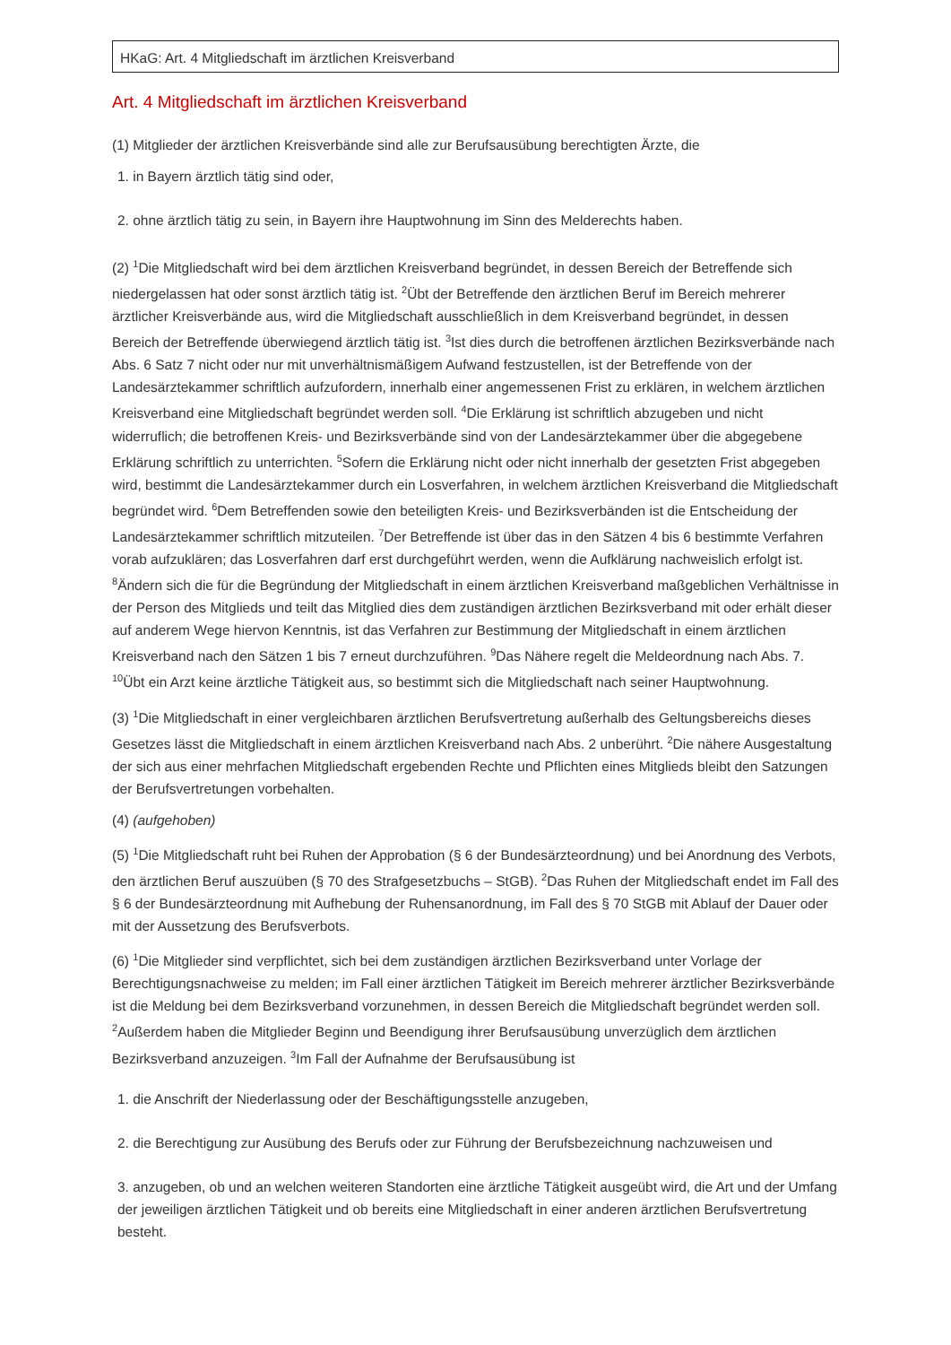HKaG: Art. 4 Mitgliedschaft im ärztlichen Kreisverband
Art. 4 Mitgliedschaft im ärztlichen Kreisverband
(1) Mitglieder der ärztlichen Kreisverbände sind alle zur Berufsausübung berechtigten Ärzte, die
1. in Bayern ärztlich tätig sind oder,
2. ohne ärztlich tätig zu sein, in Bayern ihre Hauptwohnung im Sinn des Melderechts haben.
(2) <sup>1</sup>Die Mitgliedschaft wird bei dem ärztlichen Kreisverband begründet, in dessen Bereich der Betreffende sich niedergelassen hat oder sonst ärztlich tätig ist. <sup>2</sup>Übt der Betreffende den ärztlichen Beruf im Bereich mehrerer ärztlicher Kreisverbände aus, wird die Mitgliedschaft ausschließlich in dem Kreisverband begründet, in dessen Bereich der Betreffende überwiegend ärztlich tätig ist. <sup>3</sup>Ist dies durch die betroffenen ärztlichen Bezirksverbände nach Abs. 6 Satz 7 nicht oder nur mit unverhältnismäßigem Aufwand festzustellen, ist der Betreffende von der Landesärztekammer schriftlich aufzufordern, innerhalb einer angemessenen Frist zu erklären, in welchem ärztlichen Kreisverband eine Mitgliedschaft begründet werden soll. <sup>4</sup>Die Erklärung ist schriftlich abzugeben und nicht widerruflich; die betroffenen Kreis- und Bezirksverbände sind von der Landesärztekammer über die abgegebene Erklärung schriftlich zu unterrichten. <sup>5</sup>Sofern die Erklärung nicht oder nicht innerhalb der gesetzten Frist abgegeben wird, bestimmt die Landesärztekammer durch ein Losverfahren, in welchem ärztlichen Kreisverband die Mitgliedschaft begründet wird. <sup>6</sup>Dem Betreffenden sowie den beteiligten Kreis- und Bezirksverbänden ist die Entscheidung der Landesärztekammer schriftlich mitzuteilen. <sup>7</sup>Der Betreffende ist über das in den Sätzen 4 bis 6 bestimmte Verfahren vorab aufzuklären; das Losverfahren darf erst durchgeführt werden, wenn die Aufklärung nachweislich erfolgt ist. <sup>8</sup>Ändern sich die für die Begründung der Mitgliedschaft in einem ärztlichen Kreisverband maßgeblichen Verhältnisse in der Person des Mitglieds und teilt das Mitglied dies dem zuständigen ärztlichen Bezirksverband mit oder erhält dieser auf anderem Wege hiervon Kenntnis, ist das Verfahren zur Bestimmung der Mitgliedschaft in einem ärztlichen Kreisverband nach den Sätzen 1 bis 7 erneut durchzuführen. <sup>9</sup>Das Nähere regelt die Meldeordnung nach Abs. 7. <sup>10</sup>Übt ein Arzt keine ärztliche Tätigkeit aus, so bestimmt sich die Mitgliedschaft nach seiner Hauptwohnung.
(3) <sup>1</sup>Die Mitgliedschaft in einer vergleichbaren ärztlichen Berufsvertretung außerhalb des Geltungsbereichs dieses Gesetzes lässt die Mitgliedschaft in einem ärztlichen Kreisverband nach Abs. 2 unberührt. <sup>2</sup>Die nähere Ausgestaltung der sich aus einer mehrfachen Mitgliedschaft ergebenden Rechte und Pflichten eines Mitglieds bleibt den Satzungen der Berufsvertretungen vorbehalten.
(4) (aufgehoben)
(5) <sup>1</sup>Die Mitgliedschaft ruht bei Ruhen der Approbation (§ 6 der Bundesärzteordnung) und bei Anordnung des Verbots, den ärztlichen Beruf auszuüben (§ 70 des Strafgesetzbuchs – StGB). <sup>2</sup>Das Ruhen der Mitgliedschaft endet im Fall des § 6 der Bundesärzteordnung mit Aufhebung der Ruhensanordnung, im Fall des § 70 StGB mit Ablauf der Dauer oder mit der Aussetzung des Berufsverbots.
(6) <sup>1</sup>Die Mitglieder sind verpflichtet, sich bei dem zuständigen ärztlichen Bezirksverband unter Vorlage der Berechtigungsnachweise zu melden; im Fall einer ärztlichen Tätigkeit im Bereich mehrerer ärztlicher Bezirksverbände ist die Meldung bei dem Bezirksverband vorzunehmen, in dessen Bereich die Mitgliedschaft begründet werden soll. <sup>2</sup>Außerdem haben die Mitglieder Beginn und Beendigung ihrer Berufsausübung unverzüglich dem ärztlichen Bezirksverband anzuzeigen. <sup>3</sup>Im Fall der Aufnahme der Berufsausübung ist
1. die Anschrift der Niederlassung oder der Beschäftigungsstelle anzugeben,
2. die Berechtigung zur Ausübung des Berufs oder zur Führung der Berufsbezeichnung nachzuweisen und
3. anzugeben, ob und an welchen weiteren Standorten eine ärztliche Tätigkeit ausgeübt wird, die Art und der Umfang der jeweiligen ärztlichen Tätigkeit und ob bereits eine Mitgliedschaft in einer anderen ärztlichen Berufsvertretung besteht.